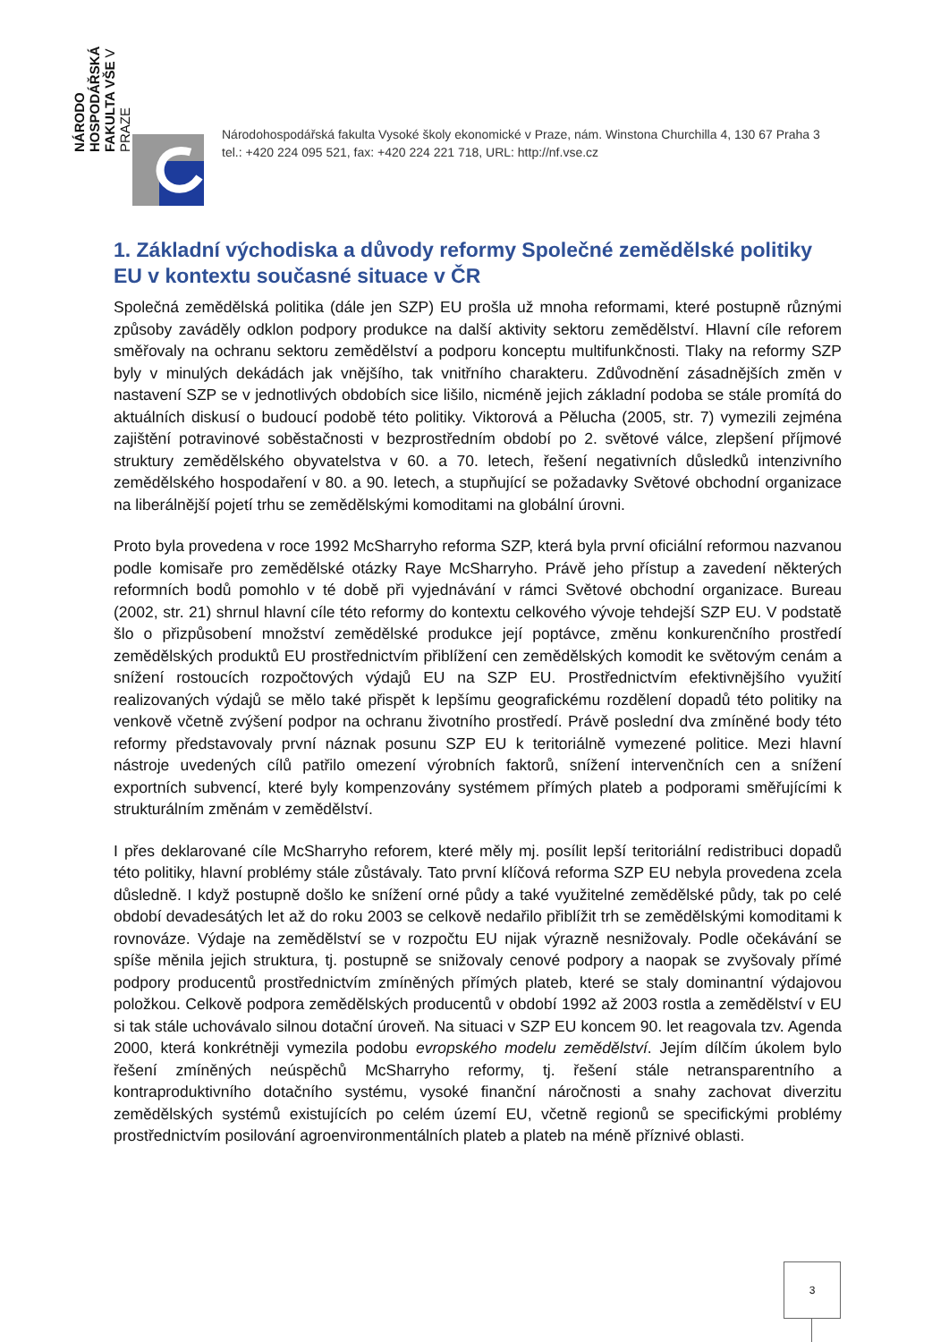NÁRODO HOSPODÁŘSKÁ FAKULTA VŠE V PRAZE
Národohospodářská fakulta Vysoké školy ekonomické v Praze, nám. Winstona Churchilla 4, 130 67 Praha 3
tel.: +420 224 095 521, fax: +420 224 221 718, URL: http://nf.vse.cz
1. Základní východiska a důvody reformy Společné zemědělské politiky EU v kontextu současné situace v ČR
Společná zemědělská politika (dále jen SZP) EU prošla už mnoha reformami, které postupně různými způsoby zaváděly odklon podpory produkce na další aktivity sektoru zemědělství. Hlavní cíle reforem směřovaly na ochranu sektoru zemědělství a podporu konceptu multifunkčnosti. Tlaky na reformy SZP byly v minulých dekádách jak vnějšího, tak vnitřního charakteru. Zdůvodnění zásadnějších změn v nastavení SZP se v jednotlivých obdobích sice lišilo, nicméně jejich základní podoba se stále promítá do aktuálních diskusí o budoucí podobě této politiky. Viktorová a Pělucha (2005, str. 7) vymezili zejména zajištění potravinové soběstačnosti v bezprostředním období po 2. světové válce, zlepšení příjmové struktury zemědělského obyvatelstva v 60. a 70. letech, řešení negativních důsledků intenzivního zemědělského hospodaření v 80. a 90. letech, a stupňující se požadavky Světové obchodní organizace na liberálnější pojetí trhu se zemědělskými komoditami na globální úrovni.
Proto byla provedena v roce 1992 McSharryho reforma SZP, která byla první oficiální reformou nazvanou podle komisaře pro zemědělské otázky Raye McSharryho. Právě jeho přístup a zavedení některých reformních bodů pomohlo v té době při vyjednávání v rámci Světové obchodní organizace. Bureau (2002, str. 21) shrnul hlavní cíle této reformy do kontextu celkového vývoje tehdejší SZP EU. V podstatě šlo o přizpůsobení množství zemědělské produkce její poptávce, změnu konkurenčního prostředí zemědělských produktů EU prostřednictvím přiblížení cen zemědělských komodit ke světovým cenám a snížení rostoucích rozpočtových výdajů EU na SZP EU. Prostřednictvím efektivnějšího využití realizovaných výdajů se mělo také přispět k lepšímu geografickému rozdělení dopadů této politiky na venkově včetně zvýšení podpor na ochranu životního prostředí. Právě poslední dva zmíněné body této reformy představovaly první náznak posunu SZP EU k teritoriálně vymezené politice. Mezi hlavní nástroje uvedených cílů patřilo omezení výrobních faktorů, snížení intervenčních cen a snížení exportních subvencí, které byly kompenzovány systémem přímých plateb a podporami směřujícími k strukturálním změnám v zemědělství.
I přes deklarované cíle McSharryho reforem, které měly mj. posílit lepší teritoriální redistribuci dopadů této politiky, hlavní problémy stále zůstávaly. Tato první klíčová reforma SZP EU nebyla provedena zcela důsledně. I když postupně došlo ke snížení orné půdy a také využitelné zemědělské půdy, tak po celé období devadesátých let až do roku 2003 se celkově nedařilo přiblížit trh se zemědělskými komoditami k rovnováze. Výdaje na zemědělství se v rozpočtu EU nijak výrazně nesnižovaly. Podle očekávání se spíše měnila jejich struktura, tj. postupně se snižovaly cenové podpory a naopak se zvyšovaly přímé podpory producentů prostřednictvím zmíněných přímých plateb, které se staly dominantní výdajovou položkou. Celkově podpora zemědělských producentů v období 1992 až 2003 rostla a zemědělství v EU si tak stále uchovávalo silnou dotační úroveň. Na situaci v SZP EU koncem 90. let reagovala tzv. Agenda 2000, která konkrétněji vymezila podobu evropského modelu zemědělství. Jejím dílčím úkolem bylo řešení zmíněných neúspěchů McSharryho reformy, tj. řešení stále netransparentního a kontraproduktivního dotačního systému, vysoké finanční náročnosti a snahy zachovat diverzitu zemědělských systémů existujících po celém území EU, včetně regionů se specifickými problémy prostřednictvím posilování agroenvironmentálních plateb a plateb na méně příznivé oblasti.
3